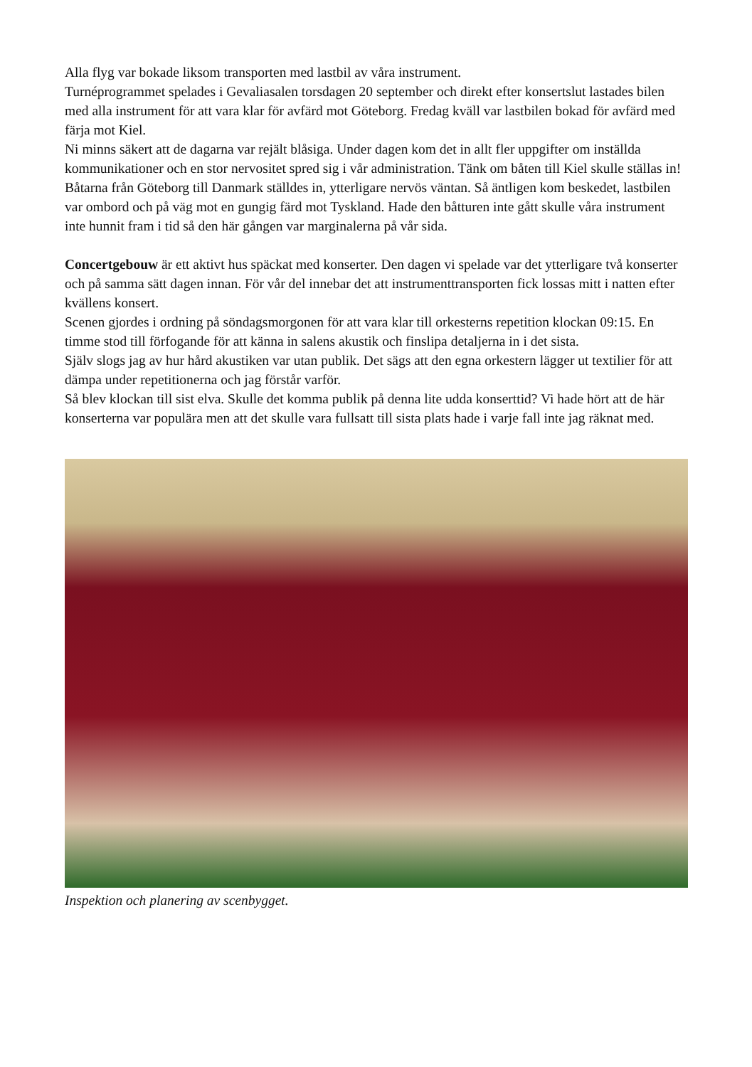Alla flyg var bokade liksom transporten med lastbil av våra instrument.
Turnéprogrammet spelades i Gevaliasalen torsdagen 20 september och direkt efter konsertslut lastades bilen med alla instrument för att vara klar för avfärd mot Göteborg. Fredag kväll var lastbilen bokad för avfärd med färja mot Kiel.
Ni minns säkert att de dagarna var rejält blåsiga. Under dagen kom det in allt fler uppgifter om inställda kommunikationer och en stor nervositet spred sig i vår administration. Tänk om båten till Kiel skulle ställas in!
Båtarna från Göteborg till Danmark ställdes in, ytterligare nervös väntan. Så äntligen kom beskedet, lastbilen var ombord och på väg mot en gungig färd mot Tyskland. Hade den båtturen inte gått skulle våra instrument inte hunnit fram i tid så den här gången var marginalerna på vår sida.
Concertgebouw är ett aktivt hus späckat med konserter. Den dagen vi spelade var det ytterligare två konserter och på samma sätt dagen innan. För vår del innebar det att instrumenttransporten fick lossas mitt i natten efter kvällens konsert.
Scenen gjordes i ordning på söndagsmorgonen för att vara klar till orkesterns repetition klockan 09:15. En timme stod till förfogande för att känna in salens akustik och finslipa detaljerna in i det sista.
Själv slogs jag av hur hård akustiken var utan publik. Det sägs att den egna orkestern lägger ut textilier för att dämpa under repetitionerna och jag förstår varför.
Så blev klockan till sist elva. Skulle det komma publik på denna lite udda konserttid? Vi hade hört att de här konserterna var populära men att det skulle vara fullsatt till sista plats hade i varje fall inte jag räknat med.
Inspektion och planering av scenbygget.